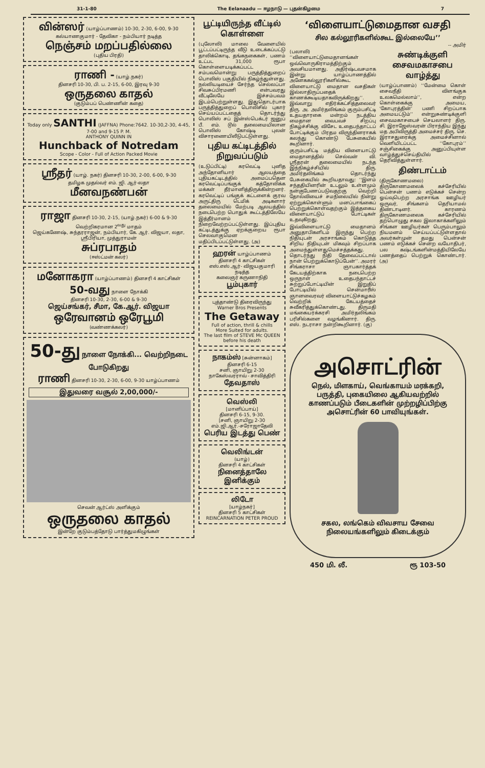31-1-80 The Eelanaadu — ஈழநாடு — புதன்கிழமை 7
வின்ஸர் (யாழ்ப்பாணம்) 10-30, 2-30, 6-00, 9-30
கல்யாணகுமார் - தேவிகா - நம்பியார் நடித்த
நெஞ்சம் மறப்பதில்லை
(புதிய பிரதி)
ராணி - (யாழ்.நகர்)
தினசரி 10-30, பி. ப. 2-15, 6-00, இரவு 9-30
ஒருதலை காதல்
(குடும்பப் பெண்ணின் கதை)
Today only SANTHI (JAFFNA) Phone:7642. 10-30,2-30, 4-45, 7-00 and 9-15 P. M.
ANTHONY QUINN IN
Hunchback of Notredam
Scope - Color - Full of Action Packed Movie
ஸ்ரீதர் (யாழ். நகர்) தினசரி 10-30, 2-00, 6-00, 9-30
தமிழக முதல்வர் எம். ஜி. ஆர்-லதா
மீனவநண்பன்
ராஜா தினசரி 10-30, 2-15, (யாழ்.நகர்) 6-00 & 9-30
வெற்றிகரமான 2<sup>வது</sup> மாதம்
ஜெய்கணேஷ், சுந்தரராஜன், நம்பியார், கே. ஆர். விஜயா, லதா, ஸ்ரீபிரியா, முத்துராமன்
சுப்ரபாதம்
(ஈஸ்ட்மன் கலர்)
மனோகரா (யாழ்ப்பாணம்) தினசரி 4 காட்சிகள்
50-வது நாளை நோக்கி
தினசரி 10-30, 2-30, 6-00 & 9-30
ஜெய்சங்கர், சீமா, கே.ஆர். விஜயா
ஒரேவானம் ஒரேபூமி
(வண்ணக்கலர்)
50-து நாளை நோக்கி... வெற்றிநடை போடுகிறது
ராணி தினசரி 10-30, 2-30, 6-00, 9-30 யாழ்ப்பாணம்
இதுவரை வசூல் 2,00,000/-
செவன் ஆர்ட்ஸ் அளிக்கும்
ஒருதலை காதல்
இன்றே குடும்பத்தோடு பார்த்துமகிழுங்கள்
பூட்டியிருந்த வீட்டில் கொள்ளை
(புலோலி) மாலை வேளையில் பூட்டப்பட்டிருந்த வீடு உடைக்கப்பட்டு தாலிக்கொடி, தங்கநகைகள், பணம் உட்பட 31,000 ரூபா கொள்ளையடிக்கப்பட்ட சம்பவமொன்று பருத்தித்துறைப் பொலிஸ் பகுதியில் நிகழ்ந்துள்ளது. நல்லியடியைச் சேர்ந்த செல்லப்பா சிவசுப்பிரமணி என்பவரது வீட்டிலேயே இச்சம்பவம் இடம்பெற்றுள்ளது. இதுதொடர்பாக பருத்தித்துறைப் பொலிசில் புகார் செய்யப்பட்டதைத் தொடர்ந்து பொலிஸ் சப் இன்ஸ்பெக்டர் ஜனுப் பீ. எம். டூல் தலைமையிலான பொலிஸ் கோஷ்டி புலன் விசாரணையிலீடுபட்டுள்ளது.
புதிய கட்டிடத்தில் நிறுவப்படும்
(உடுப்பிட்டி) கரவெட்டி புனித அந்தோனியார் ஆலயத்தை புதியகட்டிடத்தில் அமைப்பதென கரவெட்டிப்பங்குக் கத்தோலிக்க மக்கள் தீர்மானித்திருக்கின்றனர். கரவெட்டிப் பங்குக் கட்டளைக் குரவ அருட்திரு டெமிக் அடிகளார் தலைமையில் மேற்படி ஆலயத்தில் நடைபெற்ற பொதுக் கூட்டத்திலேயே இத்தீர்மானம் நிறைவேற்றப்பட்டுள்ளது. இப்புதிய கட்டிடத்துக்கு ஏறக்குறைய ரூபா செலவாகுமென மதிப்பிடப்பட்டுள்ளது. (அ)
ஹரன் யாழ்ப்பாணம்
தினசரி 4 காட்சிகள்
எஸ்.எஸ்.ஆர்- விஜயகுமாரி நடித்த
கலைஞர் கருணாநிதி
பூம்புகார்
புத்தாண்டு திரைவிருந்து
Warner Bros Presents
The Getaway
Full of action, thrill & chills
More Suited for adults.
The last film of STEVE Mc QUEEN before his death
நாகம்ஸ் [சுன்னாகம்]
தினசரி 6-15
சனி, ஞாயிறு 2-30
நாகேஸ்வரராவ் - சாவித்திரி
தேவதாஸ்
வெஸ்லி
[மானிப்பாய்]
தினசரி 6-15, 9-30.
[சனி, ஞாயிறு 2-30
எம்.ஜி.ஆர்.-சரோஜாதேவி
பெரிய இடத்து பெண்
வெலிங்டன்
(யாழ்)
தினசரி 4 காட்சிகள்
நினைத்தாலே இனிக்கும்
லிடோ
[யாழ்நகர்]
தினசரி 5 காட்சிகள்
REINCARNATION PETER PROUD
‘விளையாட்டுமைதான வசதி
சில கல்லூரிகளில்கூட இல்லையே’’
-- அமிர்
(பலாலி) ‘‘விளையாட்டுமைதானங்கள் ஒவ்வொருகிராமத்திற்கும் அவசியமானது. அதிர்ஷ்டவசமாக இன்று யாழ்ப்பாணத்தில் அனேககல்லூரிகளில்கூட விளையாட்டு மைதான வசதிகள் இல்லாதிருப்பதைக் காணக்கூடியதாகவிருக்கிறது’’. இவ்வாறு எதிர்க்கட்சித்தலைவர் திரு. அ. அமிர்தலிங்கம் குரும்பசிட்டி உதயதாரகை மன்றம் நடத்திய மைதான வைபவச் சிறப்பு நிகழ்ச்சிக்கு விசேட உதைபந்தாட்டப் போட்டிக்கும் பிரதம விருந்தினராகக் கலந்து கொண்டு பேசுகையில் கூறினார்.
குரும்பசிட்டி மத்திய விளையாட்டு மைதானத்தில் செல்வன் வி. ஸ்ரீதரன் தலைமையில் நடந்த இந்நிகழ்ச்சியில் திரு. அமிர்தலிங்கம் தொடர்ந்து பேசுகையில் கூறியதாவது: ‘‘இளம் சந்ததியினரின் உடலும் உள்ளமும் நன்குபேணப்படுவதற்கு வெற்றி தோல்வியைச் சமநிலையில் நின்று ஏற்றுக்கொள்ளும் மனப்பாங்கைப் பெற்றுக்கொள்வதற்கும் இத்தகைய விளையாட்டுப் போட்டிகள் உதவுகிறது.
இவ்விளையாட்டு மைதானம் அனுதாபிகளிடம் இருந்து பெற்ற நிதியுடன் அரசாங்கம் கொடுத்த சிறிய நிதியுடன் மிகவும் சிறப்பாக அமைந்துள்ளதுமெச்சத்தக்கது. தொடர்ந்து நிதி தேவைப்பட்டால் நான் பெற்றுக்கொடுப்பேன்’’. அமரர் சிங்கராசா ஞாபகார்த்தக் கேடயத்திற்காக நடைபெற்ற ஒருநாள் உதைபந்தாட்டச் சுற்றுப்போட்டியின் இறுதிப் போட்டியில் சென்மாரீஸ் ஞானவைரவர் விளையாட்டுச்கழகம் வெற்றிக் கேடயத்தைச் சுவீகரித்துக்கொண்டது. திருமதி மங்கையர்க்கரசி அமிர்தலிங்கம் பரிசில்களை வழங்கினார். திரு. எஸ். நடராசா நன்றிகூறினார். (கு)
சுண்டிக்குளி சைவமகாசபை வாழ்த்து
(யாழ்ப்பாணம்) ‘‘மேன்மை கொள் சைவநீதி விளங்குக உலகமெல்லாம்’’, என்ற கொள்கைக்கு அமைய, ‘கோபுரத்தின்’ பணி சிறப்பாக அமையட்டும்’’ என்றுசுண்டிக்குளி சைவமகாசபைச் செயலாளர் திரு. சி. இராஜேஸ்வரன் பிராந்திய இந்து மத அபிவிருத்தி அமைச்சர் திரு. செ. இராசதுரைக்கு அமைச்சினால் வெளியிடப்பட்ட ‘‘கோபுரம்’’ சஞ்சிகைக்கு அனுப்பியுள்ள வாழ்த்துச்செய்தியில் தெரிவித்துள்ளார்.
திண்டாட்டம்
(திருகோணமலை) திருகோணமலைக் கச்சேரியில் பென்சன் பணம் எடுக்கச் சென்ற ஓய்வுபெற்ற அரசாங்க ஊழியர் ஒருவர், சிங்களம் தெரியாமல் திண்டாடினர். காரணம் திருகோணமலைக கச்சேரியில் தற்பொழுது சகல இலாகாக்களிலும் சிங்கள ஊழியர்கள் பெரும்பாலும் நியமனம் செய்யப்பட்டுள்ளதால் அவர்கள்முன் தமது பென்சன் பணம் எடுக்கச் சென்ற வயோதிபர், பல கஷ்டங்களின்மத்தியிலேயே பணத்தைப் பெற்றுக் கொண்டார். (அ)
அசொட்ரின்
நெல், மிளகாய், வெங்காயம் மரக்கறி, பருத்தி, புகையிலை ஆகியவற்றில் காணப்படும் பீடைகளின் முற்றழிப்பிற்கு அசொட்ரின் 60 பாவியுங்கள்.
சகல, லங்கெம் விவசாய சேவை நிலையங்களிலும் கிடைக்கும்
450 மி. லீ. ரூ 103-50